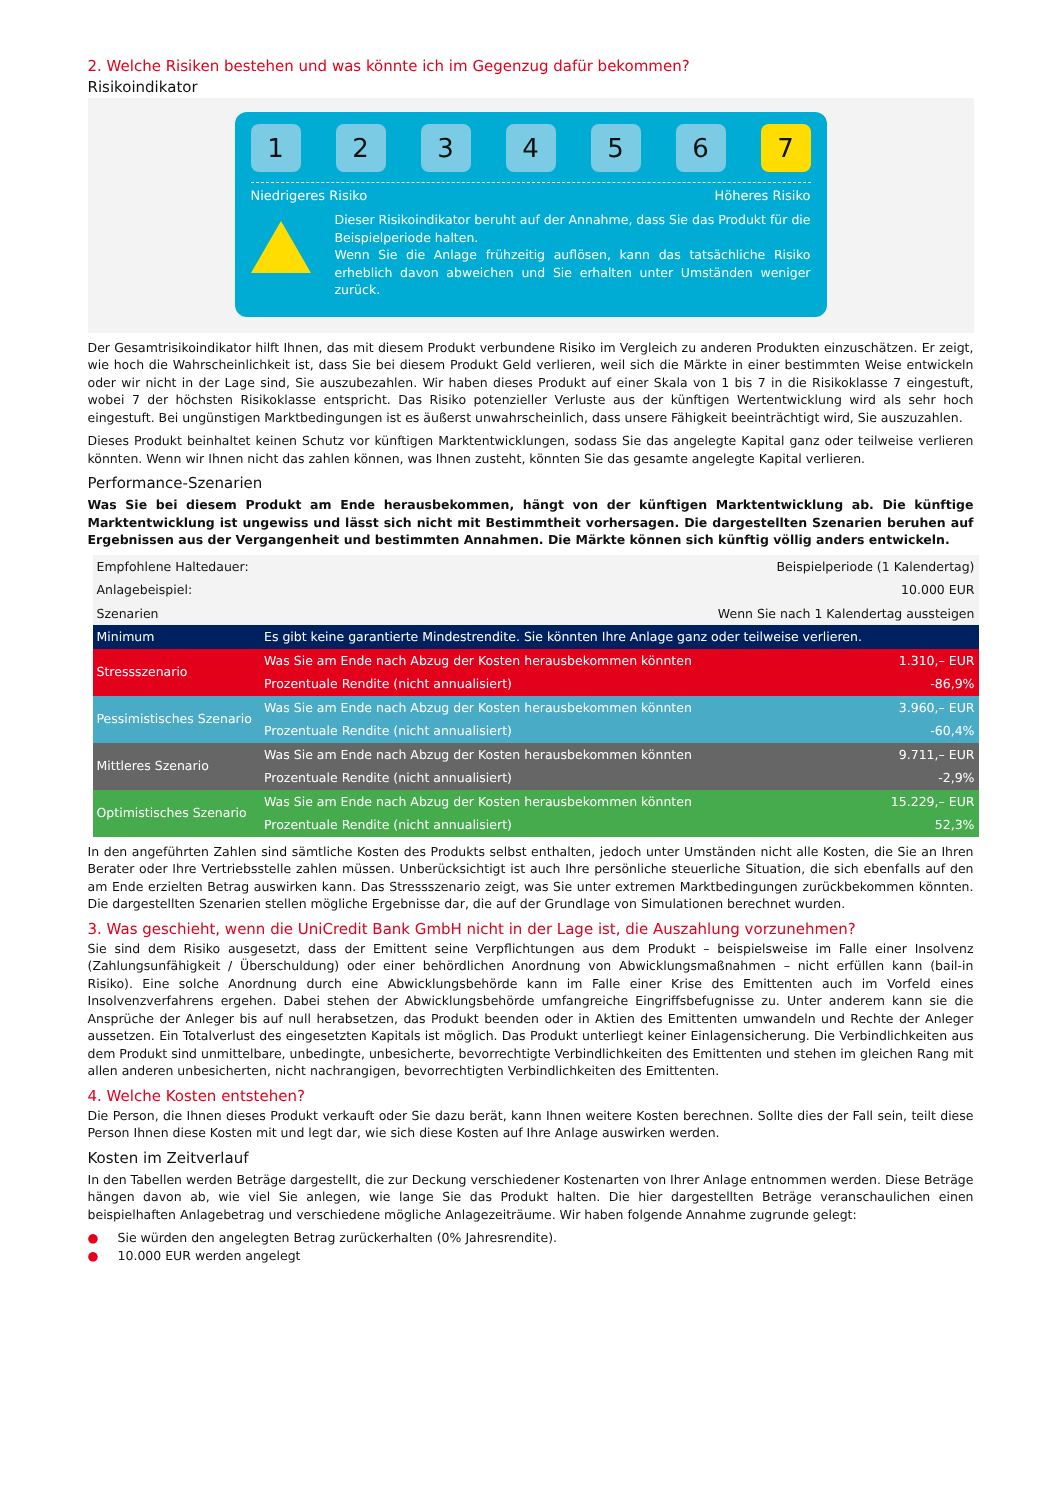2. Welche Risiken bestehen und was könnte ich im Gegenzug dafür bekommen?
Risikoindikator
1 2 3 4 5 6 7
Niedrigeres Risiko Höheres Risiko
Dieser Risikoindikator beruht auf der Annahme, dass Sie das Produkt für die Beispielperiode halten.
Wenn Sie die Anlage frühzeitig auflösen, kann das tatsächliche Risiko erheblich davon abweichen und Sie erhalten unter Umständen weniger zurück.
Der Gesamtrisikoindikator hilft Ihnen, das mit diesem Produkt verbundene Risiko im Vergleich zu anderen Produkten einzuschätzen. Er zeigt, wie hoch die Wahrscheinlichkeit ist, dass Sie bei diesem Produkt Geld verlieren, weil sich die Märkte in einer bestimmten Weise entwickeln oder wir nicht in der Lage sind, Sie auszubezahlen. Wir haben dieses Produkt auf einer Skala von 1 bis 7 in die Risikoklasse 7 eingestuft, wobei 7 der höchsten Risikoklasse entspricht. Das Risiko potenzieller Verluste aus der künftigen Wertentwicklung wird als sehr hoch eingestuft. Bei ungünstigen Marktbedingungen ist es äußerst unwahrscheinlich, dass unsere Fähigkeit beeinträchtigt wird, Sie auszuzahlen.
Dieses Produkt beinhaltet keinen Schutz vor künftigen Marktentwicklungen, sodass Sie das angelegte Kapital ganz oder teilweise verlieren könnten. Wenn wir Ihnen nicht das zahlen können, was Ihnen zusteht, könnten Sie das gesamte angelegte Kapital verlieren.
Performance-Szenarien
Was Sie bei diesem Produkt am Ende herausbekommen, hängt von der künftigen Marktentwicklung ab. Die künftige Marktentwicklung ist ungewiss und lässt sich nicht mit Bestimmtheit vorhersagen. Die dargestellten Szenarien beruhen auf Ergebnissen aus der Vergangenheit und bestimmten Annahmen. Die Märkte können sich künftig völlig anders entwickeln.
| Empfohlene Haltedauer: | | Beispielperiode (1 Kalendertag) |
| Anlagebeispiel: | | 10.000 EUR |
| Szenarien | | Wenn Sie nach 1 Kalendertag aussteigen |
| Minimum | Es gibt keine garantierte Mindestrendite. Sie könnten Ihre Anlage ganz oder teilweise verlieren. | |
| Stressszenario | Was Sie am Ende nach Abzug der Kosten herausbekommen könnten | 1.310,– EUR |
| | Prozentuale Rendite (nicht annualisiert) | -86,9% |
| Pessimistisches Szenario | Was Sie am Ende nach Abzug der Kosten herausbekommen könnten | 3.960,– EUR |
| | Prozentuale Rendite (nicht annualisiert) | -60,4% |
| Mittleres Szenario | Was Sie am Ende nach Abzug der Kosten herausbekommen könnten | 9.711,– EUR |
| | Prozentuale Rendite (nicht annualisiert) | -2,9% |
| Optimistisches Szenario | Was Sie am Ende nach Abzug der Kosten herausbekommen könnten | 15.229,– EUR |
| | Prozentuale Rendite (nicht annualisiert) | 52,3% |
In den angeführten Zahlen sind sämtliche Kosten des Produkts selbst enthalten, jedoch unter Umständen nicht alle Kosten, die Sie an Ihren Berater oder Ihre Vertriebsstelle zahlen müssen. Unberücksichtigt ist auch Ihre persönliche steuerliche Situation, die sich ebenfalls auf den am Ende erzielten Betrag auswirken kann. Das Stressszenario zeigt, was Sie unter extremen Marktbedingungen zurückbekommen könnten. Die dargestellten Szenarien stellen mögliche Ergebnisse dar, die auf der Grundlage von Simulationen berechnet wurden.
3. Was geschieht, wenn die UniCredit Bank GmbH nicht in der Lage ist, die Auszahlung vorzunehmen?
Sie sind dem Risiko ausgesetzt, dass der Emittent seine Verpflichtungen aus dem Produkt – beispielsweise im Falle einer Insolvenz (Zahlungsunfähigkeit / Überschuldung) oder einer behördlichen Anordnung von Abwicklungsmaßnahmen – nicht erfüllen kann (bail-in Risiko). Eine solche Anordnung durch eine Abwicklungsbehörde kann im Falle einer Krise des Emittenten auch im Vorfeld eines Insolvenzverfahrens ergehen. Dabei stehen der Abwicklungsbehörde umfangreiche Eingriffsbefugnisse zu. Unter anderem kann sie die Ansprüche der Anleger bis auf null herabsetzen, das Produkt beenden oder in Aktien des Emittenten umwandeln und Rechte der Anleger aussetzen. Ein Totalverlust des eingesetzten Kapitals ist möglich. Das Produkt unterliegt keiner Einlagensicherung. Die Verbindlichkeiten aus dem Produkt sind unmittelbare, unbedingte, unbesicherte, bevorrechtigte Verbindlichkeiten des Emittenten und stehen im gleichen Rang mit allen anderen unbesicherten, nicht nachrangigen, bevorrechtigten Verbindlichkeiten des Emittenten.
4. Welche Kosten entstehen?
Die Person, die Ihnen dieses Produkt verkauft oder Sie dazu berät, kann Ihnen weitere Kosten berechnen. Sollte dies der Fall sein, teilt diese Person Ihnen diese Kosten mit und legt dar, wie sich diese Kosten auf Ihre Anlage auswirken werden.
Kosten im Zeitverlauf
In den Tabellen werden Beträge dargestellt, die zur Deckung verschiedener Kostenarten von Ihrer Anlage entnommen werden. Diese Beträge hängen davon ab, wie viel Sie anlegen, wie lange Sie das Produkt halten. Die hier dargestellten Beträge veranschaulichen einen beispielhaften Anlagebetrag und verschiedene mögliche Anlagezeiträume. Wir haben folgende Annahme zugrunde gelegt:
● Sie würden den angelegten Betrag zurückerhalten (0% Jahresrendite).
● 10.000 EUR werden angelegt